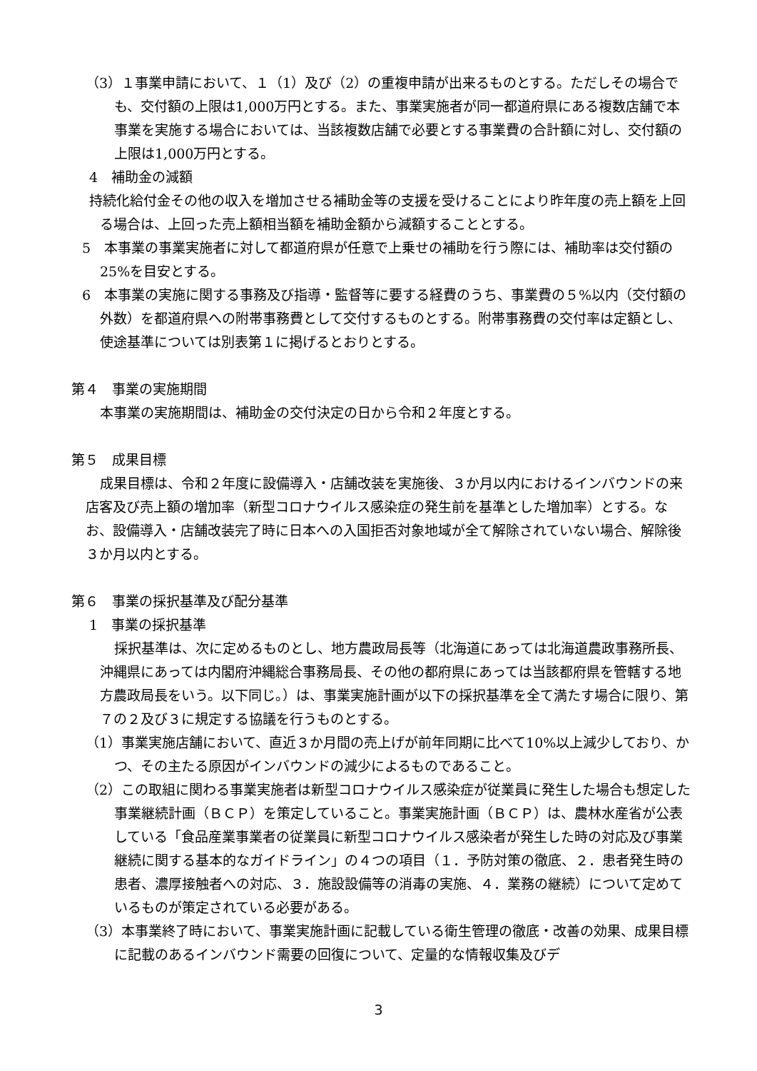（3）１事業申請において、１（1）及び（2）の重複申請が出来るものとする。ただしその場合でも、交付額の上限は1,000万円とする。また、事業実施者が同一都道府県にある複数店舗で本事業を実施する場合においては、当該複数店舗で必要とする事業費の合計額に対し、交付額の上限は1,000万円とする。
4　補助金の減額
持続化給付金その他の収入を増加させる補助金等の支援を受けることにより昨年度の売上額を上回る場合は、上回った売上額相当額を補助金額から減額することとする。
5　本事業の事業実施者に対して都道府県が任意で上乗せの補助を行う際には、補助率は交付額の25%を目安とする。
6　本事業の実施に関する事務及び指導・監督等に要する経費のうち、事業費の５%以内（交付額の外数）を都道府県への附帯事務費として交付するものとする。附帯事務費の交付率は定額とし、使途基準については別表第１に掲げるとおりとする。
第４　事業の実施期間
本事業の実施期間は、補助金の交付決定の日から令和２年度とする。
第５　成果目標
成果目標は、令和２年度に設備導入・店舗改装を実施後、３か月以内におけるインバウンドの来店客及び売上額の増加率（新型コロナウイルス感染症の発生前を基準とした増加率）とする。なお、設備導入・店舗改装完了時に日本への入国拒否対象地域が全て解除されていない場合、解除後３か月以内とする。
第６　事業の採択基準及び配分基準
1　事業の採択基準
採択基準は、次に定めるものとし、地方農政局長等（北海道にあっては北海道農政事務所長、沖縄県にあっては内閣府沖縄総合事務局長、その他の都府県にあっては当該都府県を管轄する地方農政局長をいう。以下同じ。）は、事業実施計画が以下の採択基準を全て満たす場合に限り、第７の２及び３に規定する協議を行うものとする。
（1）事業実施店舗において、直近３か月間の売上げが前年同期に比べて10%以上減少しており、かつ、その主たる原因がインバウンドの減少によるものであること。
（2）この取組に関わる事業実施者は新型コロナウイルス感染症が従業員に発生した場合も想定した事業継続計画（ＢＣＰ）を策定していること。事業実施計画（ＢＣＰ）は、農林水産省が公表している「食品産業事業者の従業員に新型コロナウイルス感染者が発生した時の対応及び事業継続に関する基本的なガイドライン」の４つの項目（１．予防対策の徹底、２．患者発生時の患者、濃厚接触者への対応、３．施設設備等の消毒の実施、４．業務の継続）について定めているものが策定されている必要がある。
（3）本事業終了時において、事業実施計画に記載している衛生管理の徹底・改善の効果、成果目標に記載のあるインバウンド需要の回復について、定量的な情報収集及びデ
3